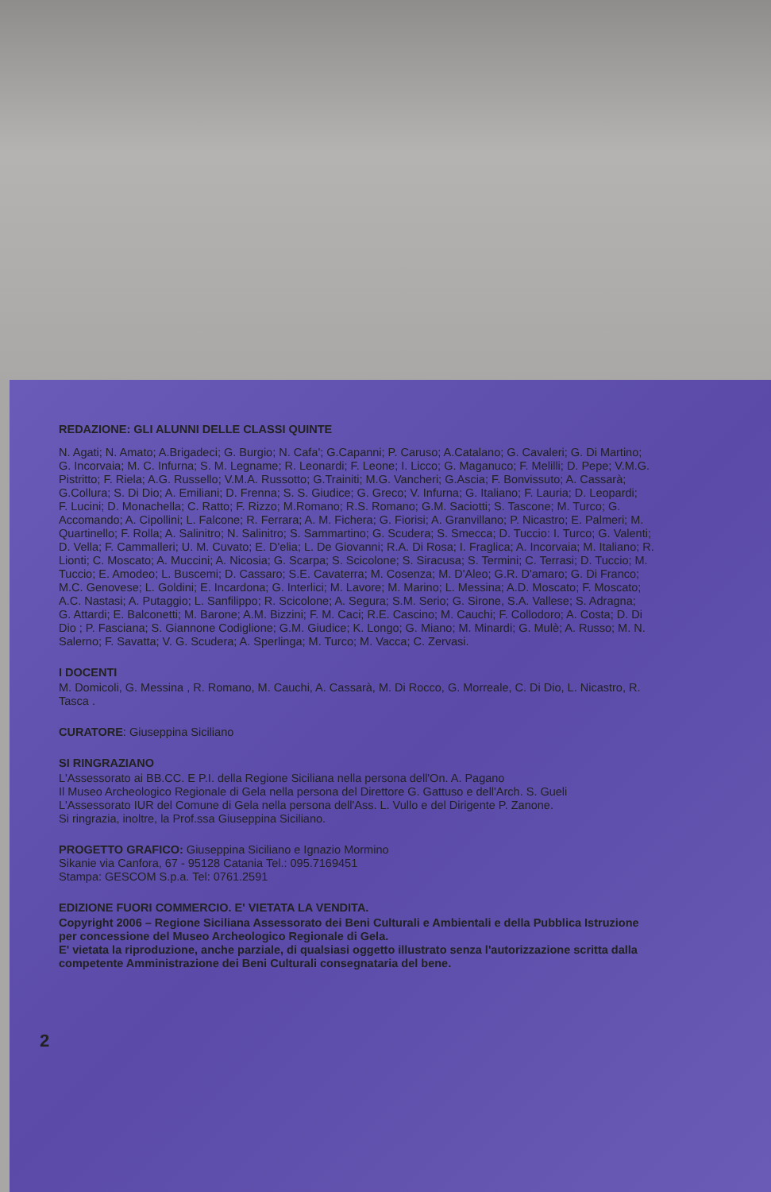REDAZIONE: GLI ALUNNI DELLE CLASSI QUINTE
N. Agati; N. Amato; A.Brigadeci; G. Burgio; N. Cafa'; G.Capanni; P. Caruso; A.Catalano; G. Cavaleri; G. Di Martino;
G. Incorvaia; M. C. Infurna; S. M. Legname; R. Leonardi; F. Leone; I. Licco; G. Maganuco; F. Melilli; D. Pepe; V.M.G.
Pistritto; F. Riela; A.G. Russello; V.M.A. Russotto; G.Trainiti; M.G. Vancheri; G.Ascia; F. Bonvissuto; A. Cassarà;
G.Collura; S. Di Dio; A. Emiliani; D. Frenna; S. S. Giudice; G. Greco; V. Infurna; G. Italiano; F. Lauria; D. Leopardi;
F. Lucini; D. Monachella; C. Ratto; F. Rizzo; M.Romano; R.S. Romano; G.M. Saciotti; S. Tascone; M. Turco; G.
Accomando; A. Cipollini; L. Falcone; R. Ferrara; A. M. Fichera; G. Fiorisi; A. Granvillano; P. Nicastro; E. Palmeri; M.
Quartinello; F. Rolla; A. Salinitro; N. Salinitro; S. Sammartino; G. Scudera; S. Smecca; D. Tuccio: I. Turco; G. Valenti;
D. Vella; F. Cammalleri; U. M. Cuvato; E. D'elia; L. De Giovanni; R.A. Di Rosa; I. Fraglica; A. Incorvaia; M. Italiano; R.
Lionti; C. Moscato; A. Muccini; A. Nicosia; G. Scarpa; S. Scicolone; S. Siracusa; S. Termini; C. Terrasi; D. Tuccio; M.
Tuccio; E. Amodeo; L. Buscemi; D. Cassaro; S.E. Cavaterra; M. Cosenza; M. D'Aleo; G.R. D'amaro; G. Di Franco;
M.C. Genovese; L. Goldini; E. Incardona; G. Interlici; M. Lavore; M. Marino; L. Messina; A.D. Moscato; F. Moscato;
A.C. Nastasi; A. Putaggio; L. Sanfilippo; R. Scicolone; A. Segura; S.M. Serio; G. Sirone, S.A. Vallese; S. Adragna;
G. Attardi; E. Balconetti; M. Barone; A.M. Bizzini; F. M. Caci; R.E. Cascino; M. Cauchi; F. Collodoro; A. Costa; D. Di
Dio ; P. Fasciana; S. Giannone Codiglione; G.M. Giudice; K. Longo; G. Miano; M. Minardi; G. Mulè; A. Russo; M. N.
Salerno; F. Savatta; V. G. Scudera; A. Sperlinga; M. Turco; M. Vacca; C. Zervasi.
I DOCENTI
M. Domicoli, G. Messina , R. Romano, M. Cauchi, A. Cassarà, M. Di Rocco, G. Morreale, C. Di Dio, L. Nicastro, R.
Tasca .
CURATORE: Giuseppina Siciliano
SI RINGRAZIANO
L'Assessorato ai BB.CC. E P.I. della Regione Siciliana nella persona dell'On. A. Pagano
Il Museo Archeologico Regionale di Gela nella persona del Direttore G. Gattuso e dell'Arch. S. Gueli
L'Assessorato IUR del Comune di Gela nella persona dell'Ass. L. Vullo e del Dirigente P. Zanone.
Si ringrazia, inoltre, la Prof.ssa Giuseppina Siciliano.
PROGETTO GRAFICO: Giuseppina Siciliano e Ignazio Mormino
Sikanie via Canfora, 67 - 95128 Catania Tel.: 095.7169451
Stampa: GESCOM S.p.a. Tel: 0761.2591
EDIZIONE FUORI COMMERCIO. E' VIETATA LA VENDITA.
Copyright 2006 – Regione Siciliana Assessorato dei Beni Culturali e Ambientali e della Pubblica Istruzione
per concessione del Museo Archeologico Regionale di Gela.
E' vietata la riproduzione, anche parziale, di qualsiasi oggetto illustrato senza l'autorizzazione scritta dalla
competente Amministrazione dei Beni Culturali consegnataria del bene.
2